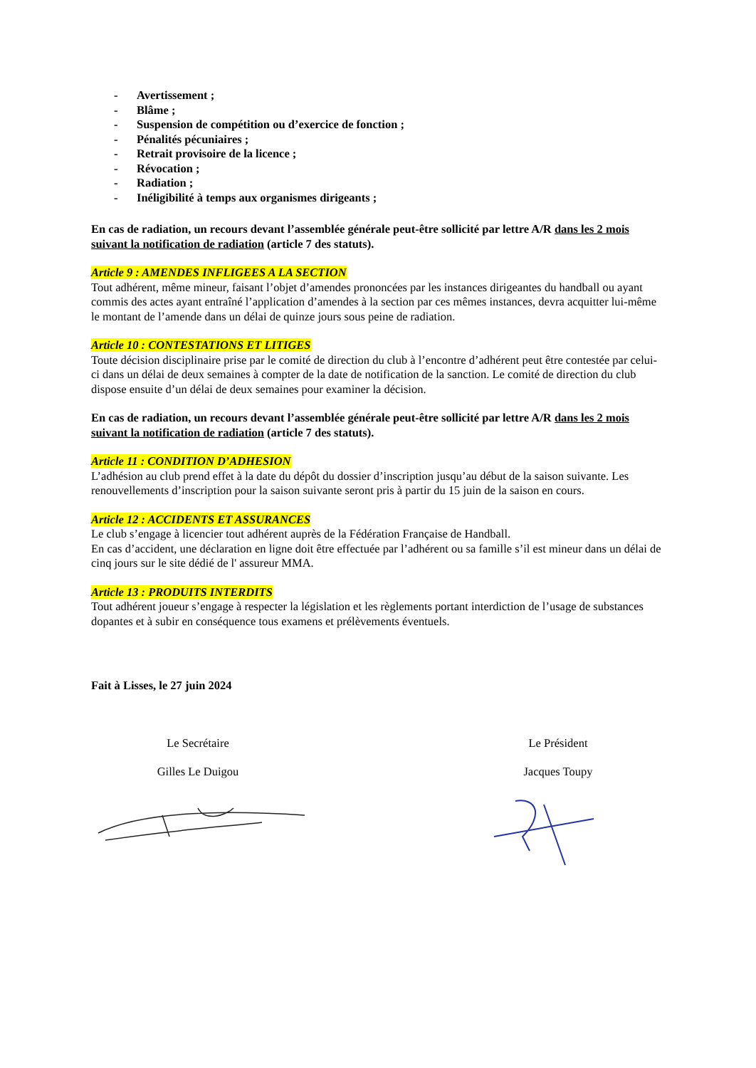- Avertissement ;
- Blâme ;
- Suspension de compétition ou d’exercice de fonction ;
- Pénalités pécuniaires ;
- Retrait provisoire de la licence ;
- Révocation ;
- Radiation ;
- Inéligibilité à temps aux organismes dirigeants ;
En cas de radiation, un recours devant l’assemblée générale peut-être sollicité par lettre A/R dans les 2 mois suivant la notification de radiation (article 7 des statuts).
Article 9 : AMENDES INFLIGEES A LA SECTION
Tout adhérent, même mineur, faisant l’objet d’amendes prononcées par les instances dirigeantes du handball ou ayant commis des actes ayant entraîné l’application d’amendes à la section par ces mêmes instances, devra acquitter lui-même le montant de l’amende dans un délai de quinze jours sous peine de radiation.
Article 10 : CONTESTATIONS ET LITIGES
Toute décision disciplinaire prise par le comité de direction du club à l’encontre d’adhérent peut être contestée par celui-ci dans un délai de deux semaines à compter de la date de notification de la sanction. Le comité de direction du club dispose ensuite d’un délai de deux semaines pour examiner la décision.
En cas de radiation, un recours devant l’assemblée générale peut-être sollicité par lettre A/R dans les 2 mois suivant la notification de radiation (article 7 des statuts).
Article 11 : CONDITION D’ADHESION
L’adhésion au club prend effet à la date du dépôt du dossier d’inscription jusqu’au début de la saison suivante. Les renouvellements d’inscription pour la saison suivante seront pris à partir du 15 juin de la saison en cours.
Article 12 : ACCIDENTS ET ASSURANCES
Le club s’engage à licencier tout adhérent auprès de la Fédération Française de Handball.
En cas d’accident, une déclaration en ligne doit être effectuée par l’adhérent ou sa famille s’il est mineur dans un délai de cinq jours sur le site dédié de l' assureur MMA.
Article 13 : PRODUITS INTERDITS
Tout adhérent joueur s’engage à respecter la législation et les règlements portant interdiction de l’usage de substances dopantes et à subir en conséquence tous examens et prélèvements éventuels.
Fait à Lisses, le 27 juin 2024
Le Secrétaire
Gilles Le Duigou
Le Président
Jacques Toupy